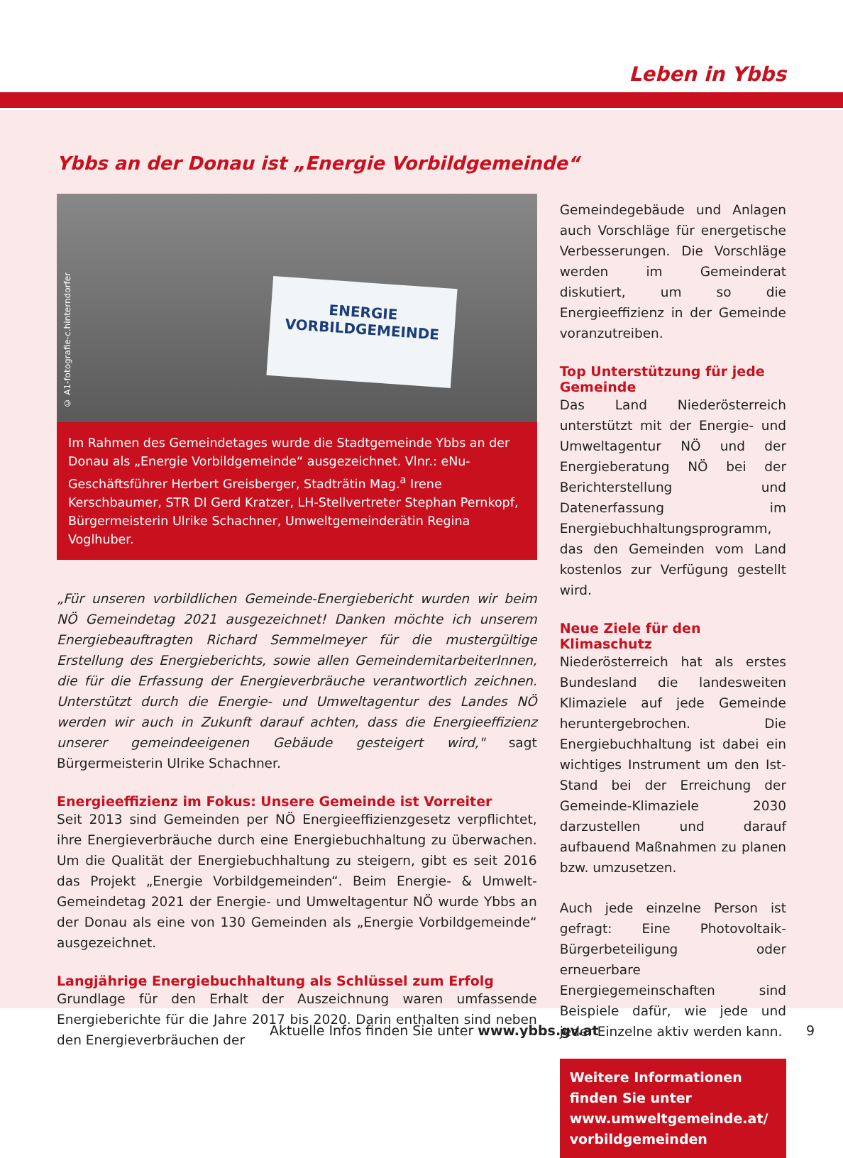Leben in Ybbs
Ybbs an der Donau ist „Energie Vorbildgemeinde“
ENERGIE
VORBILDGEMEINDE
© A1-fotografie-c.hinterndorfer
Im Rahmen des Gemeindetages wurde die Stadtgemeinde Ybbs an der Donau als „Energie Vorbildgemeinde“ ausgezeichnet. Vlnr.: eNu-Geschäftsführer Herbert Greisberger, Stadträtin Mag.<sup>a</sup> Irene Kerschbaumer, STR DI Gerd Kratzer, LH-Stellvertreter Stephan Pernkopf, Bürgermeisterin Ulrike Schachner, Umweltgemeinderätin Regina Voglhuber.
„Für unseren vorbildlichen Gemeinde-Energiebericht wurden wir beim NÖ Gemeindetag 2021 ausgezeichnet! Danken möchte ich unserem Energiebeauftragten Richard Semmelmeyer für die mustergültige Erstellung des Energieberichts, sowie allen GemeindemitarbeiterInnen, die für die Erfassung der Energieverbräuche verantwortlich zeichnen. Unterstützt durch die Energie- und Umweltagentur des Landes NÖ werden wir auch in Zukunft darauf achten, dass die Energieeffizienz unserer gemeindeeigenen Gebäude gesteigert wird," sagt Bürgermeisterin Ulrike Schachner.
Energieeffizienz im Fokus: Unsere Gemeinde ist Vorreiter
Seit 2013 sind Gemeinden per NÖ Energieeffizienzgesetz verpflichtet, ihre Energieverbräuche durch eine Energiebuchhaltung zu überwachen. Um die Qualität der Energiebuchhaltung zu steigern, gibt es seit 2016 das Projekt „Energie Vorbildgemeinden“. Beim Energie- & Umwelt-Gemeindetag 2021 der Energie- und Umweltagentur NÖ wurde Ybbs an der Donau als eine von 130 Gemeinden als „Energie Vorbildgemeinde“ ausgezeichnet.
Langjährige Energiebuchhaltung als Schlüssel zum Erfolg
Grundlage für den Erhalt der Auszeichnung waren umfassende Energieberichte für die Jahre 2017 bis 2020. Darin enthalten sind neben den Energieverbräuchen der
Gemeindegebäude und Anlagen auch Vorschläge für energetische Verbesserungen. Die Vorschläge werden im Gemeinderat diskutiert, um so die Energieeffizienz in der Gemeinde voranzutreiben.
Top Unterstützung für jede Gemeinde
Das Land Niederösterreich unterstützt mit der Energie- und Umweltagentur NÖ und der Energieberatung NÖ bei der Berichterstellung und Datenerfassung im Energiebuchhaltungsprogramm, das den Gemeinden vom Land kostenlos zur Verfügung gestellt wird.
Neue Ziele für den Klimaschutz
Niederösterreich hat als erstes Bundesland die landesweiten Klimaziele auf jede Gemeinde heruntergebrochen. Die Energiebuchhaltung ist dabei ein wichtiges Instrument um den Ist-Stand bei der Erreichung der Gemeinde-Klimaziele 2030 darzustellen und darauf aufbauend Maßnahmen zu planen bzw. umzusetzen.
Auch jede einzelne Person ist gefragt: Eine Photovoltaik-Bürgerbeteiligung oder erneuerbare Energiegemeinschaften sind Beispiele dafür, wie jede und jeder Einzelne aktiv werden kann.
Weitere Informationen finden Sie unter www.umweltgemeinde.at/ vorbildgemeinden
Aktuelle Infos finden Sie unter www.ybbs.gv.at 9